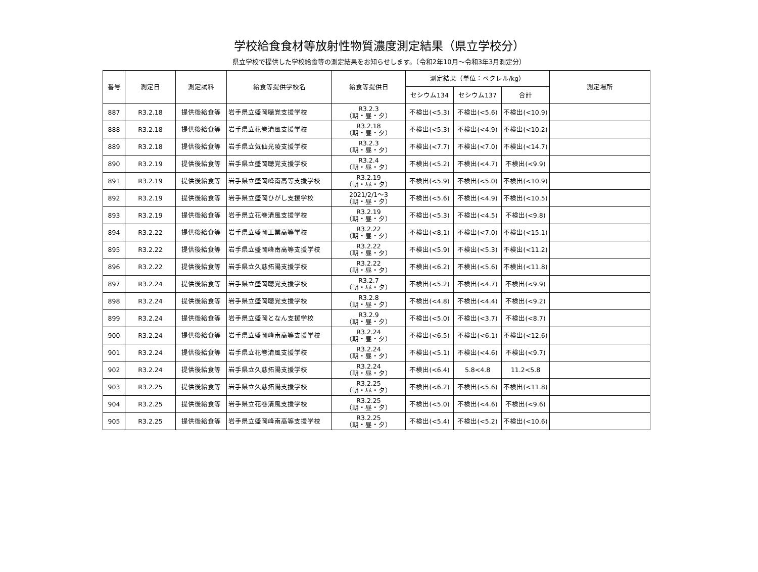学校給食食材等放射性物質濃度測定結果（県立学校分）
県立学校で提供した学校給食等の測定結果をお知らせします。（令和2年10月～令和3年3月測定分）
| 番号 | 測定日 | 測定試料 | 給食等提供学校名 | 給食等提供日 | 測定結果（単位：ベクレル/kg） | | | 測定場所 |
| --- | --- | --- | --- | --- | --- | --- | --- | --- |
| | | | | | セシウム134 | セシウム137 | 合計 | |
| 887 | R3.2.18 | 提供後給食等 | 岩手県立盛岡聴覚支援学校 | R3.2.3 （朝・昼・夕） | 不検出(<5.3) | 不検出(<5.6) | 不検出(<10.9) | |
| 888 | R3.2.18 | 提供後給食等 | 岩手県立花巻清風支援学校 | R3.2.18 （朝・昼・夕） | 不検出(<5.3) | 不検出(<4.9) | 不検出(<10.2) | |
| 889 | R3.2.18 | 提供後給食等 | 岩手県立気仙光陵支援学校 | R3.2.3 （朝・昼・夕） | 不検出(<7.7) | 不検出(<7.0) | 不検出(<14.7) | |
| 890 | R3.2.19 | 提供後給食等 | 岩手県立盛岡聴覚支援学校 | R3.2.4 （朝・昼・夕） | 不検出(<5.2) | 不検出(<4.7) | 不検出(<9.9) | |
| 891 | R3.2.19 | 提供後給食等 | 岩手県立盛岡峰南高等支援学校 | R3.2.19 （朝・昼・夕） | 不検出(<5.9) | 不検出(<5.0) | 不検出(<10.9) | |
| 892 | R3.2.19 | 提供後給食等 | 岩手県立盛岡ひがし支援学校 | 2021/2/1～3 （朝・昼・夕） | 不検出(<5.6) | 不検出(<4.9) | 不検出(<10.5) | |
| 893 | R3.2.19 | 提供後給食等 | 岩手県立花巻清風支援学校 | R3.2.19 （朝・昼・夕） | 不検出(<5.3) | 不検出(<4.5) | 不検出(<9.8) | |
| 894 | R3.2.22 | 提供後給食等 | 岩手県立盛岡工業高等学校 | R3.2.22 （朝・昼・夕） | 不検出(<8.1) | 不検出(<7.0) | 不検出(<15.1) | |
| 895 | R3.2.22 | 提供後給食等 | 岩手県立盛岡峰南高等支援学校 | R3.2.22 （朝・昼・夕） | 不検出(<5.9) | 不検出(<5.3) | 不検出(<11.2) | |
| 896 | R3.2.22 | 提供後給食等 | 岩手県立久慈拓陽支援学校 | R3.2.22 （朝・昼・夕） | 不検出(<6.2) | 不検出(<5.6) | 不検出(<11.8) | |
| 897 | R3.2.24 | 提供後給食等 | 岩手県立盛岡聴覚支援学校 | R3.2.7 （朝・昼・夕） | 不検出(<5.2) | 不検出(<4.7) | 不検出(<9.9) | |
| 898 | R3.2.24 | 提供後給食等 | 岩手県立盛岡聴覚支援学校 | R3.2.8 （朝・昼・夕） | 不検出(<4.8) | 不検出(<4.4) | 不検出(<9.2) | |
| 899 | R3.2.24 | 提供後給食等 | 岩手県立盛岡となん支援学校 | R3.2.9 （朝・昼・夕） | 不検出(<5.0) | 不検出(<3.7) | 不検出(<8.7) | |
| 900 | R3.2.24 | 提供後給食等 | 岩手県立盛岡峰南高等支援学校 | R3.2.24 （朝・昼・夕） | 不検出(<6.5) | 不検出(<6.1) | 不検出(<12.6) | |
| 901 | R3.2.24 | 提供後給食等 | 岩手県立花巻清風支援学校 | R3.2.24 （朝・昼・夕） | 不検出(<5.1) | 不検出(<4.6) | 不検出(<9.7) | |
| 902 | R3.2.24 | 提供後給食等 | 岩手県立久慈拓陽支援学校 | R3.2.24 （朝・昼・夕） | 不検出(<6.4) | 5.8<4.8 | 11.2<5.8 | |
| 903 | R3.2.25 | 提供後給食等 | 岩手県立久慈拓陽支援学校 | R3.2.25 （朝・昼・夕） | 不検出(<6.2) | 不検出(<5.6) | 不検出(<11.8) | |
| 904 | R3.2.25 | 提供後給食等 | 岩手県立花巻清風支援学校 | R3.2.25 （朝・昼・夕） | 不検出(<5.0) | 不検出(<4.6) | 不検出(<9.6) | |
| 905 | R3.2.25 | 提供後給食等 | 岩手県立盛岡峰南高等支援学校 | R3.2.25 （朝・昼・夕） | 不検出(<5.4) | 不検出(<5.2) | 不検出(<10.6) | |